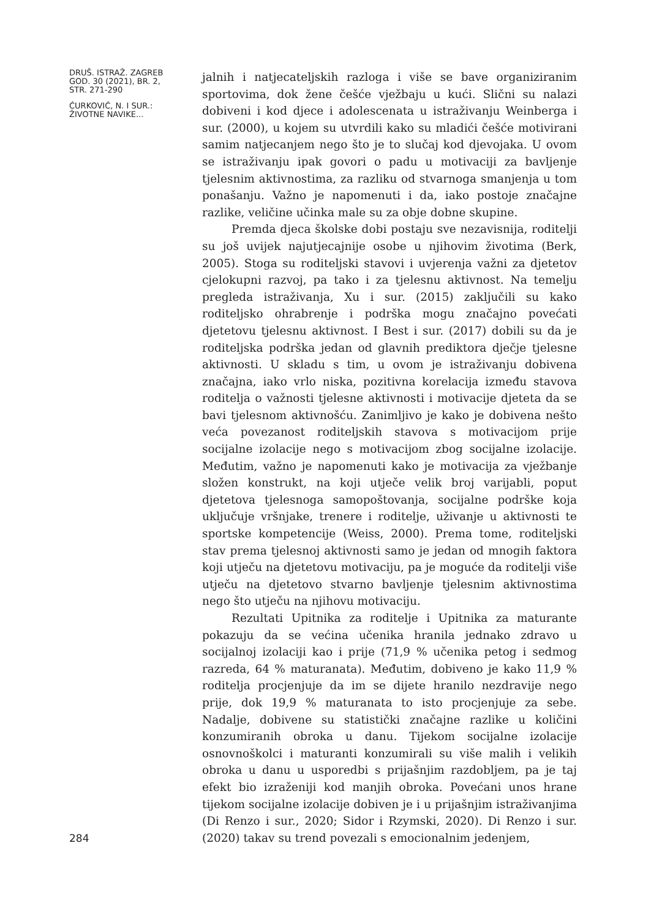DRUŠ. ISTRAŽ. ZAGREB
GOD. 30 (2021), BR. 2,
STR. 271-290
ĆURKOVIĆ, N. I SUR.:
ŽIVOTNE NAVIKE...
284
jalnih i natjecateljskih razloga i više se bave organiziranim sportovima, dok žene češće vježbaju u kući. Slični su nalazi dobiveni i kod djece i adolescenata u istraživanju Weinberga i sur. (2000), u kojem su utvrdili kako su mladići češće motivirani samim natjecanjem nego što je to slučaj kod djevojaka. U ovom se istraživanju ipak govori o padu u motivaciji za bavljenje tjelesnim aktivnostima, za razliku od stvarnoga smanjenja u tom ponašanju. Važno je napomenuti i da, iako postoje značajne razlike, veličine učinka male su za obje dobne skupine.
Premda djeca školske dobi postaju sve nezavisnija, roditelji su još uvijek najutjecajnije osobe u njihovim životima (Berk, 2005). Stoga su roditeljski stavovi i uvjerenja važni za djetetov cjelokupni razvoj, pa tako i za tjelesnu aktivnost. Na temelju pregleda istraživanja, Xu i sur. (2015) zaključili su kako roditeljsko ohrabrenje i podrška mogu značajno povećati djetetovu tjelesnu aktivnost. I Best i sur. (2017) dobili su da je roditeljska podrška jedan od glavnih prediktora dječje tjelesne aktivnosti. U skladu s tim, u ovom je istraživanju dobivena značajna, iako vrlo niska, pozitivna korelacija između stavova roditelja o važnosti tjelesne aktivnosti i motivacije djeteta da se bavi tjelesnom aktivnošću. Zanimljivo je kako je dobivena nešto veća povezanost roditeljskih stavova s motivacijom prije socijalne izolacije nego s motivacijom zbog socijalne izolacije. Međutim, važno je napomenuti kako je motivacija za vježbanje složen konstrukt, na koji utječe velik broj varijabli, poput djetetova tjelesnoga samopoštovanja, socijalne podrške koja uključuje vršnjake, trenere i roditelje, uživanje u aktivnosti te sportske kompetencije (Weiss, 2000). Prema tome, roditeljski stav prema tjelesnoj aktivnosti samo je jedan od mnogih faktora koji utječu na djetetovu motivaciju, pa je moguće da roditelji više utječu na djetetovo stvarno bavljenje tjelesnim aktivnostima nego što utječu na njihovu motivaciju.
Rezultati Upitnika za roditelje i Upitnika za maturante pokazuju da se većina učenika hranila jednako zdravo u socijalnoj izolaciji kao i prije (71,9 % učenika petog i sedmog razreda, 64 % maturanata). Međutim, dobiveno je kako 11,9 % roditelja procjenjuje da im se dijete hranilo nezdravije nego prije, dok 19,9 % maturanata to isto procjenjuje za sebe. Nadalje, dobivene su statistički značajne razlike u količini konzumiranih obroka u danu. Tijekom socijalne izolacije osnovnoškolci i maturanti konzumirali su više malih i velikih obroka u danu u usporedbi s prijašnjim razdobljem, pa je taj efekt bio izraženiji kod manjih obroka. Povećani unos hrane tijekom socijalne izolacije dobiven je i u prijašnjim istraživanjima (Di Renzo i sur., 2020; Sidor i Rzymski, 2020). Di Renzo i sur. (2020) takav su trend povezali s emocionalnim jedenjem,